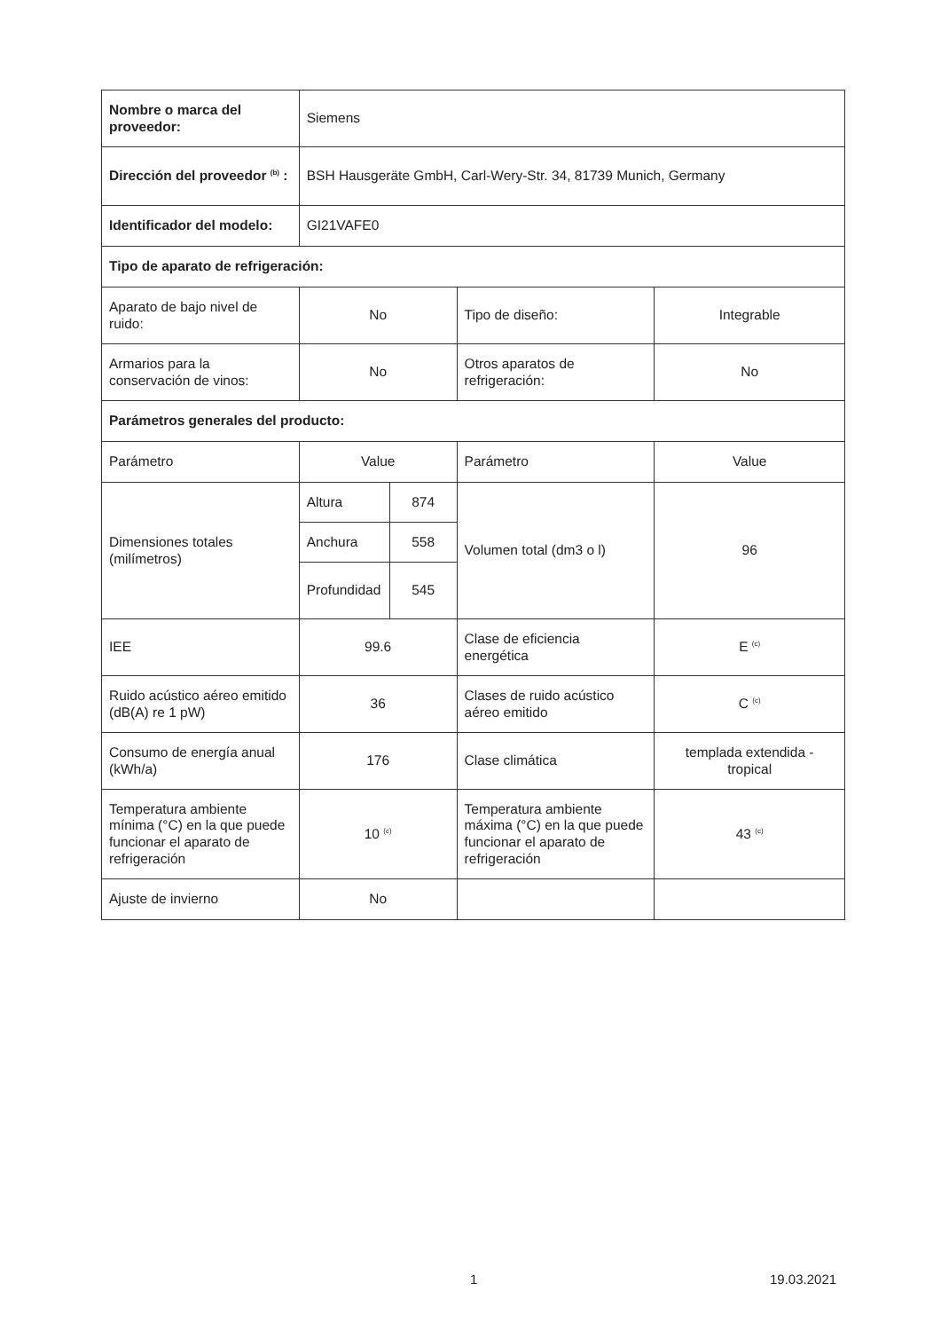| Nombre o marca del proveedor: | Siemens | | | |
| Dirección del proveedor <sup>(b)</sup> : | BSH Hausgeräte GmbH, Carl-Wery-Str. 34, 81739 Munich, Germany | | | |
| Identificador del modelo: | GI21VAFE0 | | | |
| Tipo de aparato de refrigeración: | | | | |
| Aparato de bajo nivel de ruido: | No | | Tipo de diseño: | Integrable |
| Armarios para la conservación de vinos: | No | | Otros aparatos de refrigeración: | No |
| Parámetros generales del producto: | | | | |
| Parámetro | Value | | Parámetro | Value |
| Dimensiones totales (milímetros) | Altura | 874 | Volumen total (dm3 o l) | 96 |
| | Anchura | 558 | | |
| | Profundidad | 545 | | |
| IEE | 99.6 | | Clase de eficiencia energética | E <sup>(c)</sup> |
| Ruido acústico aéreo emitido (dB(A) re 1 pW) | 36 | | Clases de ruido acústico aéreo emitido | C <sup>(c)</sup> |
| Consumo de energía anual (kWh/a) | 176 | | Clase climática | templada extendida - tropical |
| Temperatura ambiente mínima (°C) en la que puede funcionar el aparato de refrigeración | 10 <sup>(c)</sup> | | Temperatura ambiente máxima (°C) en la que puede funcionar el aparato de refrigeración | 43 <sup>(c)</sup> |
| Ajuste de invierno | No | | | |
1 19.03.2021